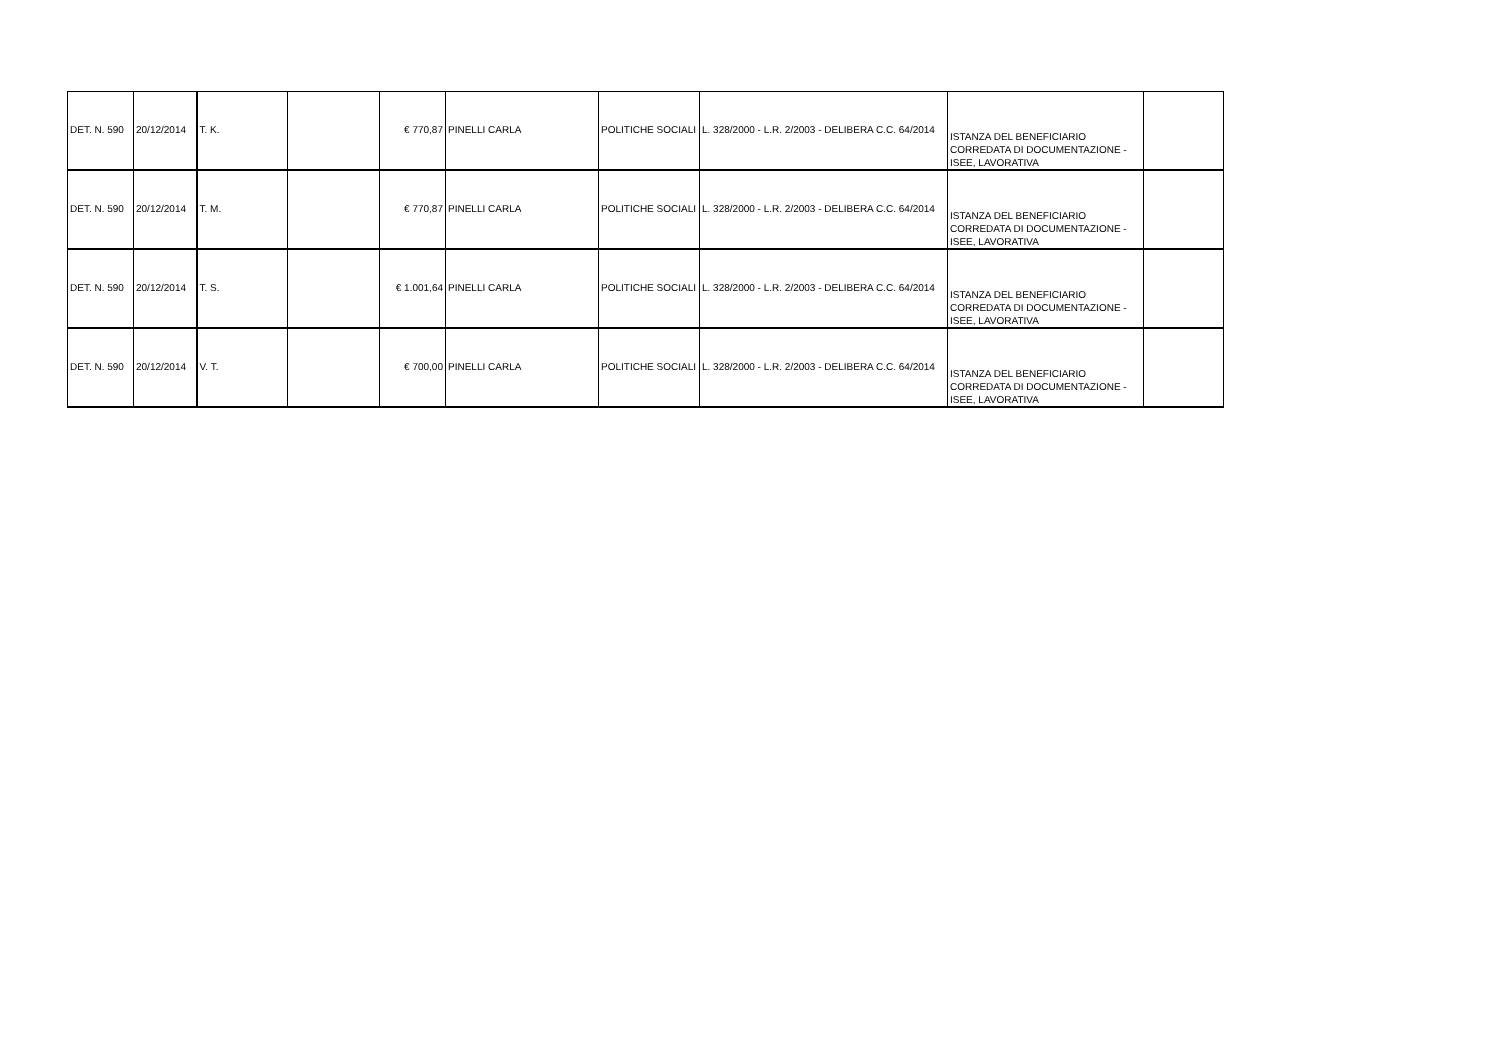| DET. N. 590 | 20/12/2014 | T. K. | | € 770,87 | PINELLI CARLA | POLITICHE SOCIALI | L. 328/2000 - L.R. 2/2003 - DELIBERA C.C. 64/2014 | ISTANZA DEL BENEFICIARIO CORREDATA DI DOCUMENTAZIONE - ISEE, LAVORATIVA | |
| DET. N. 590 | 20/12/2014 | T. M. | | € 770,87 | PINELLI CARLA | POLITICHE SOCIALI | L. 328/2000 - L.R. 2/2003 - DELIBERA C.C. 64/2014 | ISTANZA DEL BENEFICIARIO CORREDATA DI DOCUMENTAZIONE - ISEE, LAVORATIVA | |
| DET. N. 590 | 20/12/2014 | T. S. | | € 1.001,64 | PINELLI CARLA | POLITICHE SOCIALI | L. 328/2000 - L.R. 2/2003 - DELIBERA C.C. 64/2014 | ISTANZA DEL BENEFICIARIO CORREDATA DI DOCUMENTAZIONE - ISEE, LAVORATIVA | |
| DET. N. 590 | 20/12/2014 | V. T. | | € 700,00 | PINELLI CARLA | POLITICHE SOCIALI | L. 328/2000 - L.R. 2/2003 - DELIBERA C.C. 64/2014 | ISTANZA DEL BENEFICIARIO CORREDATA DI DOCUMENTAZIONE - ISEE, LAVORATIVA | |